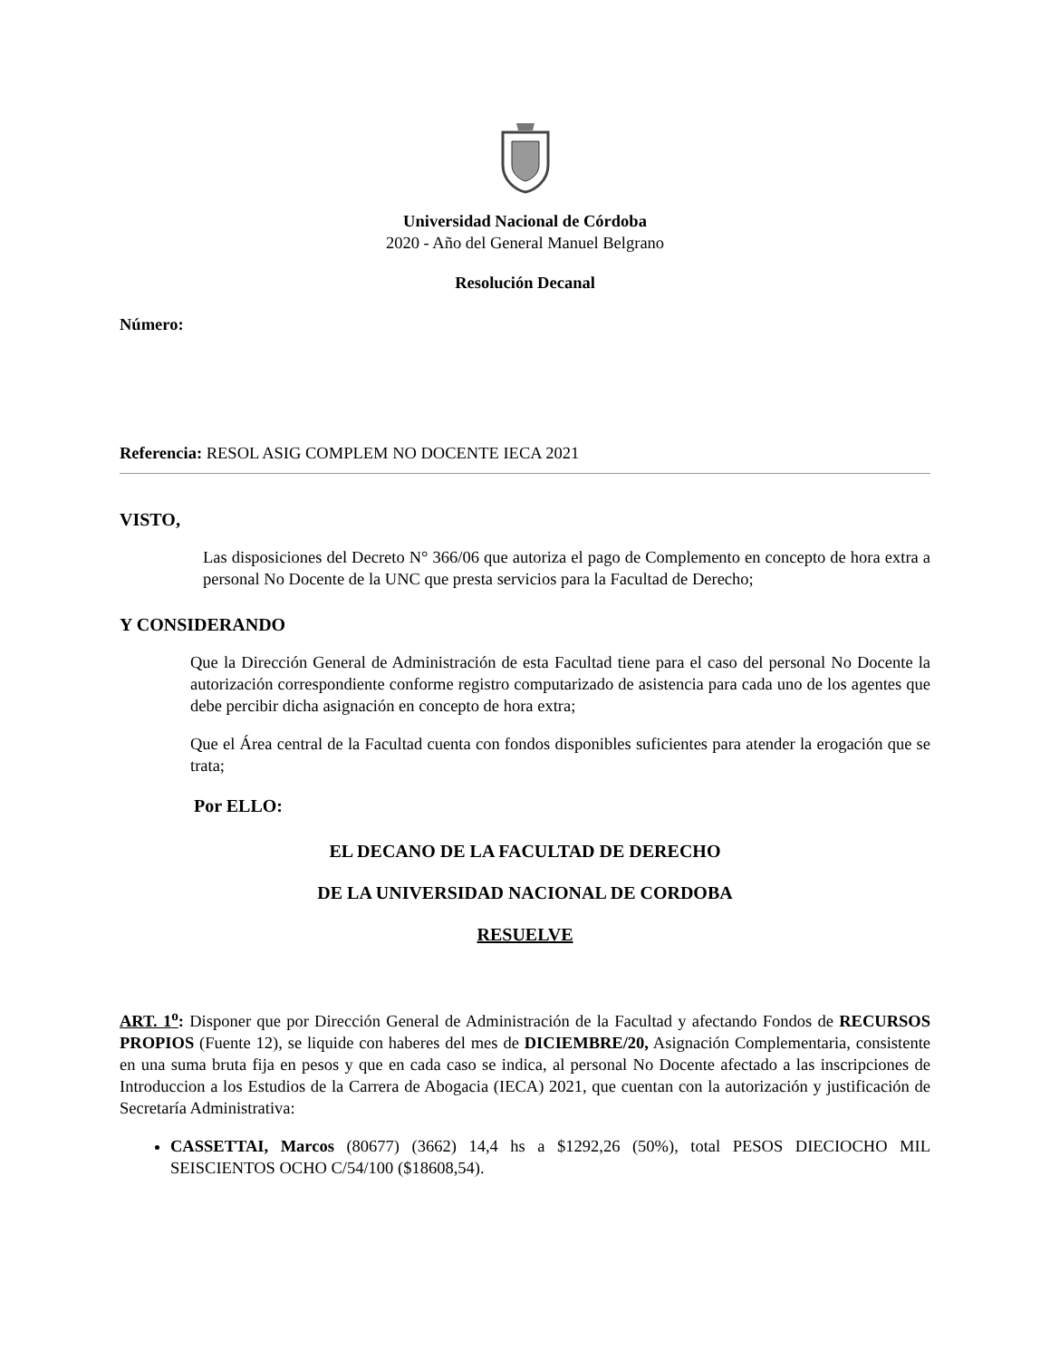Universidad Nacional de Córdoba
2020 - Año del General Manuel Belgrano
Resolución Decanal
Número:
Referencia: RESOL ASIG COMPLEM NO DOCENTE IECA 2021
VISTO,
Las disposiciones del Decreto N° 366/06 que autoriza el pago de Complemento en concepto de hora extra a personal No Docente de la UNC que presta servicios para la Facultad de Derecho;
Y CONSIDERANDO
Que la Dirección General de Administración de esta Facultad tiene para el caso del personal No Docente la autorización correspondiente conforme registro computarizado de asistencia para cada uno de los agentes que debe percibir dicha asignación en concepto de hora extra;
Que el Área central de la Facultad cuenta con fondos disponibles suficientes para atender la erogación que se trata;
Por ELLO:
EL DECANO DE LA FACULTAD DE DERECHO
DE LA UNIVERSIDAD NACIONAL DE CORDOBA
RESUELVE
ART. 1<sup>o</sup>: Disponer que por Dirección General de Administración de la Facultad y afectando Fondos de RECURSOS PROPIOS (Fuente 12), se liquide con haberes del mes de DICIEMBRE/20, Asignación Complementaria, consistente en una suma bruta fija en pesos y que en cada caso se indica, al personal No Docente afectado a las inscripciones de Introduccion a los Estudios de la Carrera de Abogacia (IECA) 2021, que cuentan con la autorización y justificación de Secretaría Administrativa:
CASSETTAI, Marcos (80677) (3662) 14,4 hs a $1292,26 (50%), total PESOS DIECIOCHO MIL SEISCIENTOS OCHO C/54/100 ($18608,54).